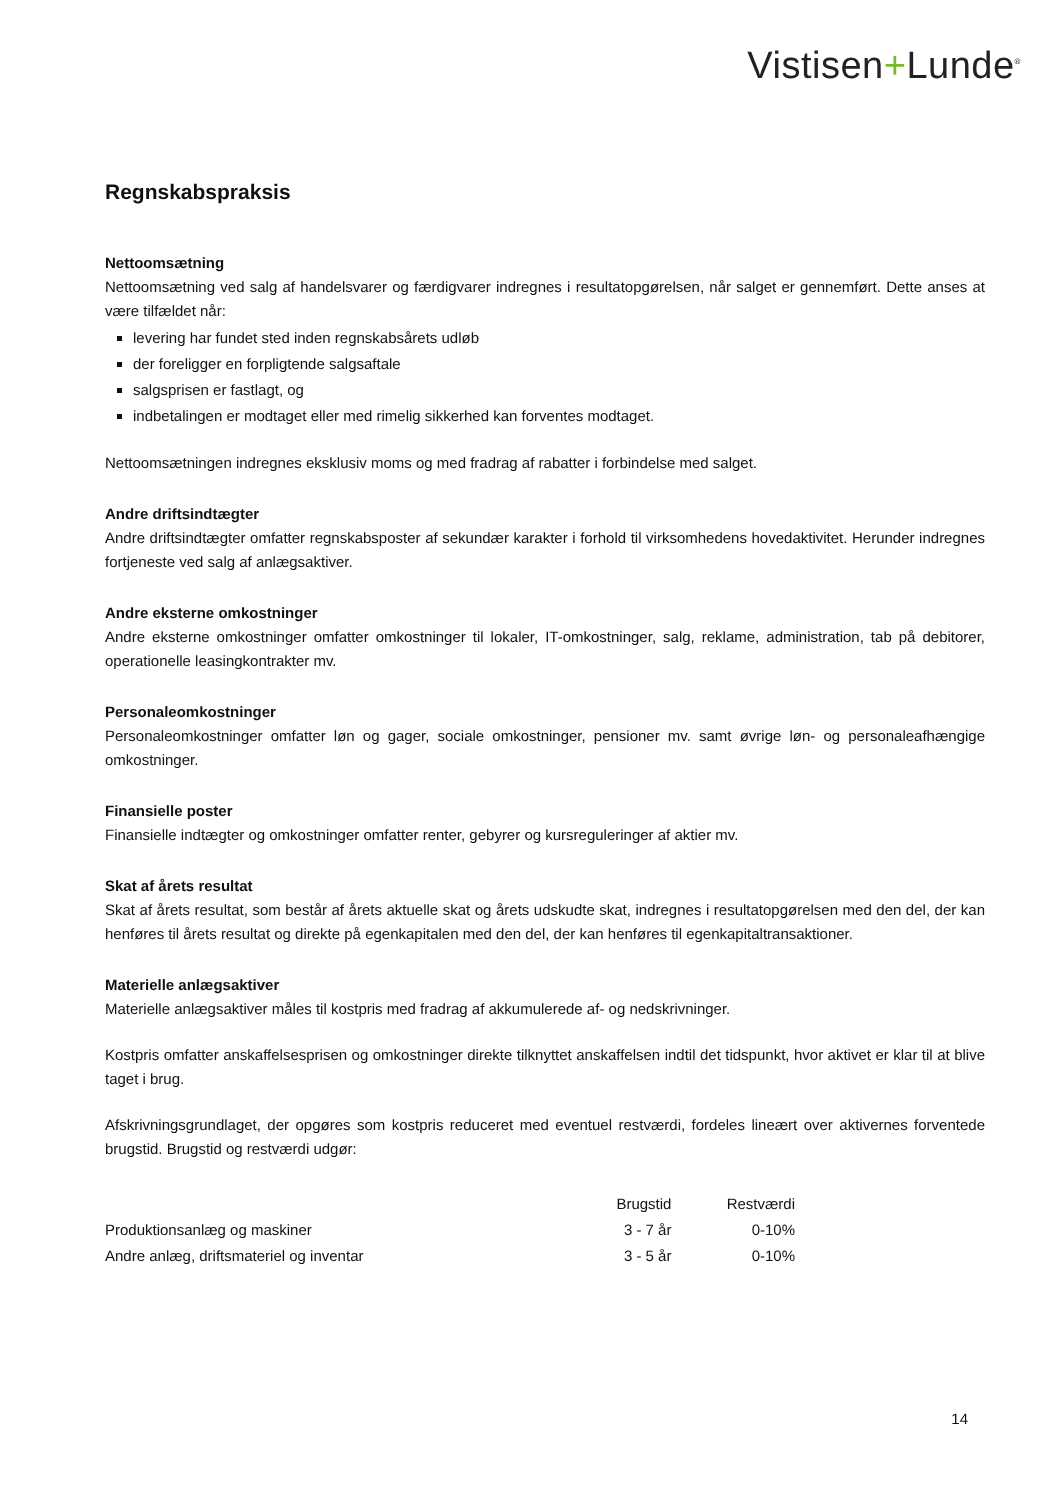Vistisen+Lunde<sup>®</sup>
Regnskabspraksis
Nettoomsætning
Nettoomsætning ved salg af handelsvarer og færdigvarer indregnes i resultatopgørelsen, når salget er gennemført. Dette anses at være tilfældet når:
levering har fundet sted inden regnskabsårets udløb
der foreligger en forpligtende salgsaftale
salgsprisen er fastlagt, og
indbetalingen er modtaget eller med rimelig sikkerhed kan forventes modtaget.
Nettoomsætningen indregnes eksklusiv moms og med fradrag af rabatter i forbindelse med salget.
Andre driftsindtægter
Andre driftsindtægter omfatter regnskabsposter af sekundær karakter i forhold til virksomhedens hovedaktivitet. Herunder indregnes fortjeneste ved salg af anlægsaktiver.
Andre eksterne omkostninger
Andre eksterne omkostninger omfatter omkostninger til lokaler, IT-omkostninger, salg, reklame, administration, tab på debitorer, operationelle leasingkontrakter mv.
Personaleomkostninger
Personaleomkostninger omfatter løn og gager, sociale omkostninger, pensioner mv. samt øvrige løn- og personaleafhængige omkostninger.
Finansielle poster
Finansielle indtægter og omkostninger omfatter renter, gebyrer og kursreguleringer af aktier mv.
Skat af årets resultat
Skat af årets resultat, som består af årets aktuelle skat og årets udskudte skat, indregnes i resultatopgørelsen med den del, der kan henføres til årets resultat og direkte på egenkapitalen med den del, der kan henføres til egenkapitaltransaktioner.
Materielle anlægsaktiver
Materielle anlægsaktiver måles til kostpris med fradrag af akkumulerede af- og nedskrivninger.
Kostpris omfatter anskaffelsesprisen og omkostninger direkte tilknyttet anskaffelsen indtil det tidspunkt, hvor aktivet er klar til at blive taget i brug.
Afskrivningsgrundlaget, der opgøres som kostpris reduceret med eventuel restværdi, fordeles lineært over aktivernes forventede brugstid. Brugstid og restværdi udgør:
| | Brugstid | Restværdi |
| --- | --- | --- |
| Produktionsanlæg og maskiner | 3 - 7 år | 0-10% |
| Andre anlæg, driftsmateriel og inventar | 3 - 5 år | 0-10% |
14